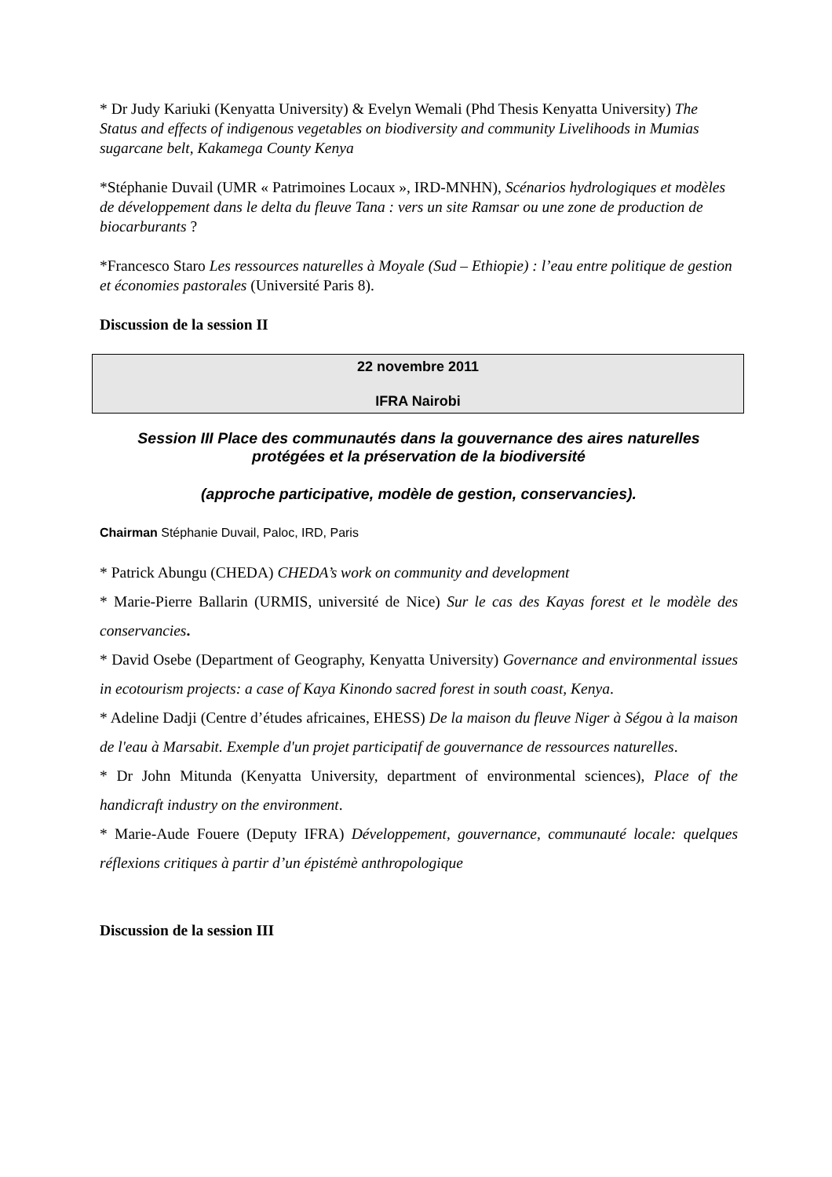* Dr Judy Kariuki (Kenyatta University) & Evelyn Wemali (Phd Thesis Kenyatta University) The Status and effects of indigenous vegetables on biodiversity and community Livelihoods in Mumias sugarcane belt, Kakamega County Kenya
*Stéphanie Duvail (UMR « Patrimoines Locaux », IRD-MNHN), Scénarios hydrologiques et modèles de développement dans le delta du fleuve Tana : vers un site Ramsar ou une zone de production de biocarburants ?
*Francesco Staro Les ressources naturelles à Moyale (Sud – Ethiopie) : l’eau entre politique de gestion et économies pastorales (Université Paris 8).
Discussion de la session II
22 novembre 2011
IFRA Nairobi
Session III Place des communautés dans la gouvernance des aires naturelles protégées et la préservation de la biodiversité
(approche participative, modèle de gestion, conservancies).
Chairman Stéphanie Duvail, Paloc, IRD, Paris
* Patrick Abungu (CHEDA) CHEDA’s work on community and development
* Marie-Pierre Ballarin (URMIS, université de Nice) Sur le cas des Kayas forest et le modèle des conservancies.
* David Osebe (Department of Geography, Kenyatta University) Governance and environmental issues in ecotourism projects: a case of Kaya Kinondo sacred forest in south coast, Kenya.
* Adeline Dadji (Centre d’études africaines, EHESS) De la maison du fleuve Niger à Ségou à la maison de l'eau à Marsabit. Exemple d'un projet participatif de gouvernance de ressources naturelles.
* Dr John Mitunda (Kenyatta University, department of environmental sciences), Place of the handicraft industry on the environment.
* Marie-Aude Fouere (Deputy IFRA) Développement, gouvernance, communauté locale: quelques réflexions critiques à partir d’un épistémè anthropologique
Discussion de la session III